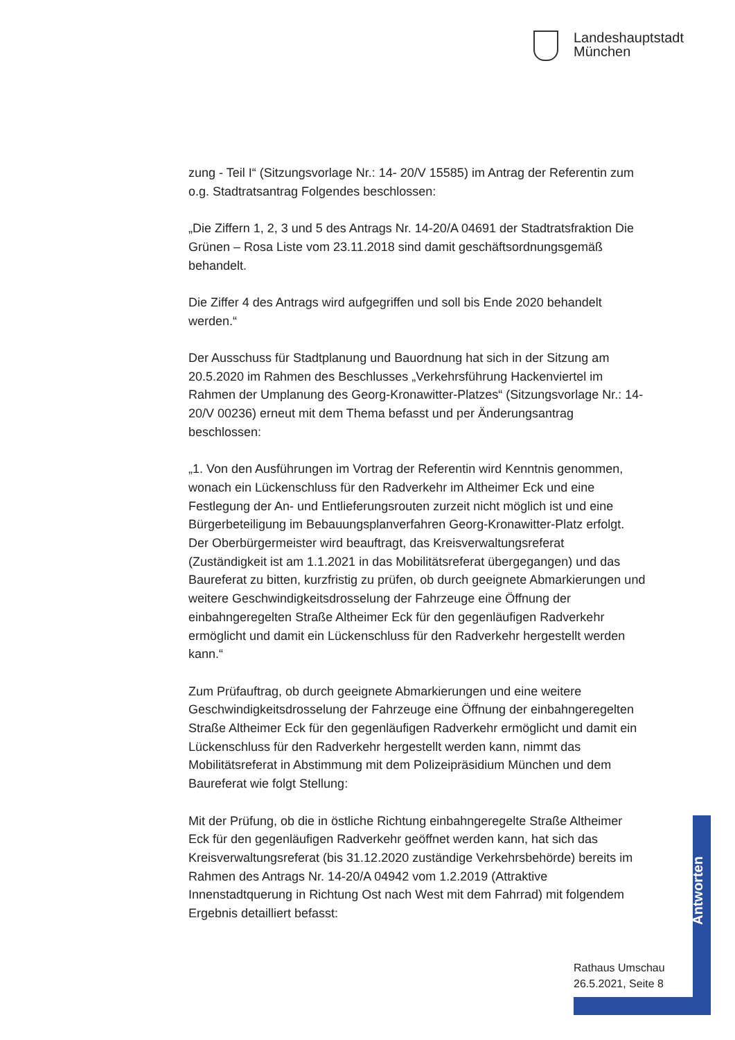Landeshauptstadt
München
zung - Teil I“ (Sitzungsvorlage Nr.: 14- 20/V 15585) im Antrag der Referentin zum o.g. Stadtratsantrag Folgendes beschlossen:
„Die Ziffern 1, 2, 3 und 5 des Antrags Nr. 14-20/A 04691 der Stadtrats­fraktion Die Grünen – Rosa Liste vom 23.11.2018 sind damit geschäftsord­nungsgemäß behandelt.
Die Ziffer 4 des Antrags wird aufgegriffen und soll bis Ende 2020 behandelt werden.“
Der Ausschuss für Stadtplanung und Bauordnung hat sich in der Sitzung am 20.5.2020 im Rahmen des Beschlusses „Verkehrsführung Hackenvier­tel im Rahmen der Umplanung des Georg-Kronawitter-Platzes“ (Sitzungs­vorlage Nr.: 14-20/V 00236) erneut mit dem Thema befasst und per Ände­rungsantrag beschlossen:
„1. Von den Ausführungen im Vortrag der Referentin wird Kenntnis ge­nommen, wonach ein Lückenschluss für den Radverkehr im Altheimer Eck und eine Festlegung der An- und Entlieferungsrouten zurzeit nicht möglich ist und eine Bürgerbeteiligung im Bebauungsplanverfahren Georg-Kron­awitter-Platz erfolgt. Der Oberbürgermeister wird beauftragt, das Kreis­verwaltungsreferat (Zuständigkeit ist am 1.1.2021 in das Mobilitätsreferat übergegangen) und das Baureferat zu bitten, kurzfristig zu prüfen, ob durch geeignete Abmarkierungen und weitere Geschwindigkeitsdrosselung der Fahrzeuge eine Öffnung der einbahngeregelten Straße Altheimer Eck für den gegenläufigen Radverkehr ermöglicht und damit ein Lückenschluss für den Radverkehr hergestellt werden kann.“
Zum Prüfauftrag, ob durch geeignete Abmarkierungen und eine weitere Geschwindigkeitsdrosselung der Fahrzeuge eine Öffnung der einbahngere­gelten Straße Altheimer Eck für den gegenläufigen Radverkehr ermöglicht und damit ein Lückenschluss für den Radverkehr hergestellt werden kann, nimmt das Mobilitätsreferat in Abstimmung mit dem Polizeipräsidium München und dem Baureferat wie folgt Stellung:
Mit der Prüfung, ob die in östliche Richtung einbahngeregelte Straße Altheimer Eck für den gegenläufigen Radverkehr geöffnet werden kann, hat sich das Kreisverwaltungsreferat (bis 31.12.2020 zuständige Ver­kehrsbehörde) bereits im Rahmen des Antrags Nr. 14-20/A 04942 vom 1.2.2019 (Attraktive Innenstadtquerung in Richtung Ost nach West mit dem Fahrrad) mit folgendem Ergebnis detailliert befasst:
Antworten
Rathaus Umschau
26.5.2021, Seite 8